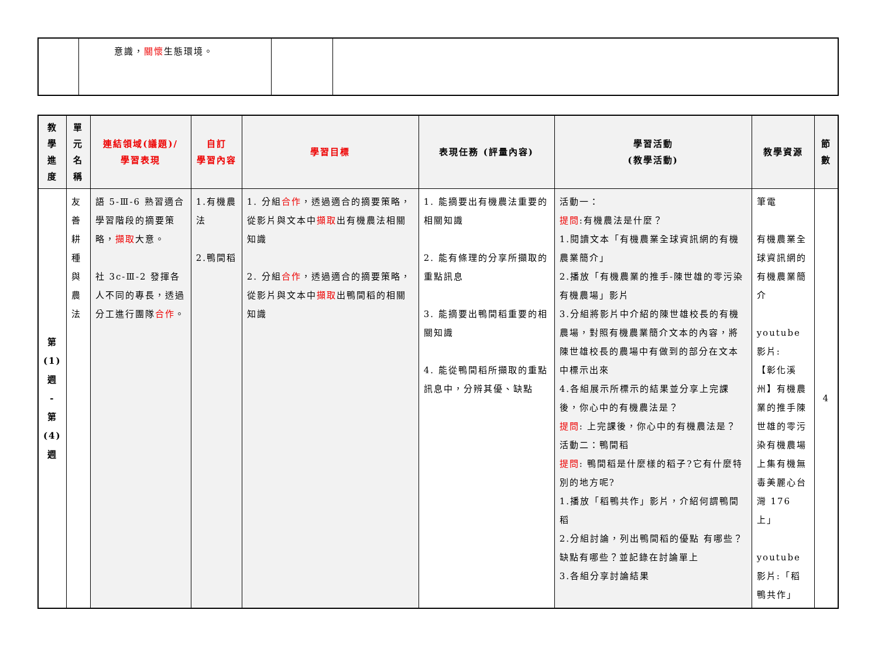| | 意識， 關懷 生態環境。 | | |
| 教學進度 | 單元名稱 | 連結領域(議題)/ 學習表現 | 自訂 學習內容 | 學習目標 | 表現任務 (評量內容) | 學習活動 (教學活動) | 教學資源 | 節數 |
| --- | --- | --- | --- | --- | --- | --- | --- | --- |
| 第 (1) 週 - 第 (4) 週 | 友善耕種與農法 | 語 5-Ⅲ-6 熟習適合學習階段的摘要策略， 擷取 大意。 社 3c-Ⅲ-2 發揮各人不同的專長，透過分工進行團隊 合作 。 | 1.有機農法 2.鴨間稻 | 1. 分組 合作 ，透過適合的摘要策略，從影片與文本中 擷取 出有機農法相關知識 2. 分組 合作 ，透過適合的摘要策略，從影片與文本中 擷取 出鴨間稻的相關知識 | 1. 能摘要出有機農法重要的相關知識 2. 能有條理的分享所擷取的重點訊息 3. 能摘要出鴨間稻重要的相關知識 4. 能從鴨間稻所擷取的重點訊息中，分辨其優、缺點 | 活動一： 提問 :有機農法是什麼？ 1.閱讀文本「有機農業全球資訊網的有機農業簡介」 2.播放「有機農業的推手-陳世雄的零污染有機農場」影片 3.分組將影片中介紹的陳世雄校長的有機農場，對照有機農業簡介文本的內容，將陳世雄校長的農場中有做到的部分在文本中標示出來 4.各組展示所標示的結果並分享上完課後，你心中的有機農法是？ 提問 : 上完課後，你心中的有機農法是？ 活動二：鴨間稻 提問 : 鴨間稻是什麼樣的稻子?它有什麼特別的地方呢? 1.播放「稻鴨共作」影片，介紹何謂鴨間稻 2.分組討論，列出鴨間稻的優點 有哪些？缺點有哪些？並記錄在討論單上 3.各組分享討論結果 | 筆電 有機農業全球資訊網的有機農業簡介 youtube 影片: 【彰化溪州】有機農業的推手陳世雄的零污染有機農場上集有機無毒美麗心台灣 176 上」 youtube 影片:「稻鴨共作」 | 4 |